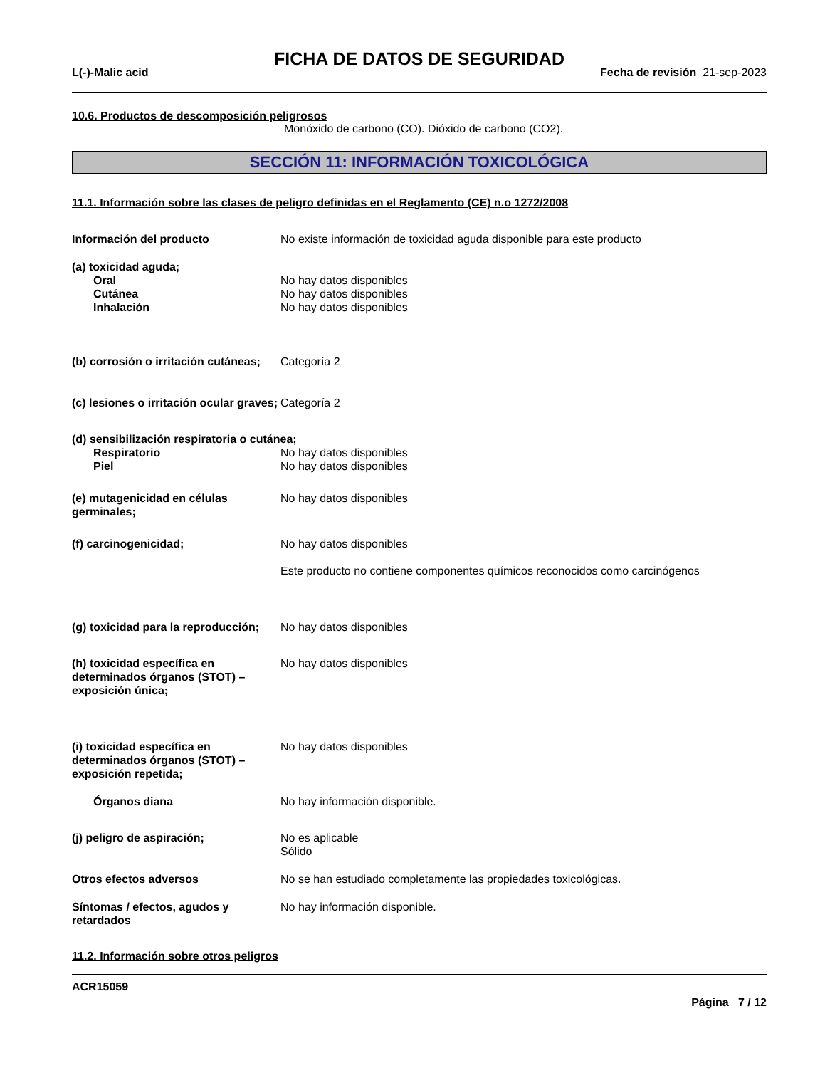FICHA DE DATOS DE SEGURIDAD
L(-)-Malic acid Fecha de revisión 21-sep-2023
10.6. Productos de descomposición peligrosos
Monóxido de carbono (CO). Dióxido de carbono (CO2).
SECCIÓN 11: INFORMACIÓN TOXICOLÓGICA
11.1. Información sobre las clases de peligro definidas en el Reglamento (CE) n.o 1272/2008
Información del producto No existe información de toxicidad aguda disponible para este producto
(a) toxicidad aguda;
Oral No hay datos disponibles
Cutánea No hay datos disponibles
Inhalación No hay datos disponibles
(b) corrosión o irritación cutáneas;
Categoría 2
(c) lesiones o irritación ocular graves;
Categoría 2
(d) sensibilización respiratoria o cutánea;
Respiratorio No hay datos disponibles
Piel No hay datos disponibles
(e) mutagenicidad en células germinales;
No hay datos disponibles
(f) carcinogenicidad; No hay datos disponibles
Este producto no contiene componentes químicos reconocidos como carcinógenos
(g) toxicidad para la reproducción;
No hay datos disponibles
(h) toxicidad específica en determinados órganos (STOT) – exposición única;
No hay datos disponibles
(i) toxicidad específica en determinados órganos (STOT) – exposición repetida;
No hay datos disponibles
Órganos diana No hay información disponible.
(j) peligro de aspiración; No es aplicable
Sólido
Otros efectos adversos No se han estudiado completamente las propiedades toxicológicas.
Síntomas / efectos, agudos y retardados
No hay información disponible.
11.2. Información sobre otros peligros
ACR15059
Página 7 / 12